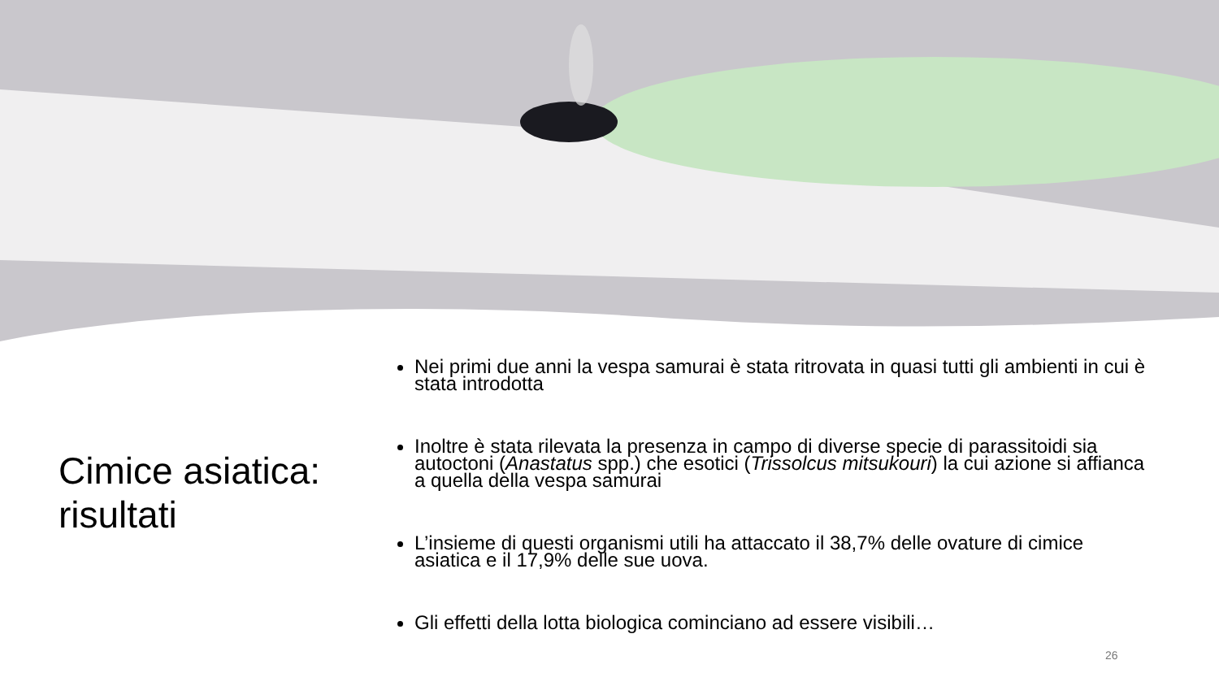Cimice asiatica: risultati
Nei primi due anni la vespa samurai è stata ritrovata in quasi tutti gli ambienti in cui è stata introdotta
Inoltre è stata rilevata la presenza in campo di diverse specie di parassitoidi sia autoctoni (Anastatus spp.) che esotici (Trissolcus mitsukouri) la cui azione si affianca a quella della vespa samurai
L’insieme di questi organismi utili ha attaccato il 38,7% delle ovature di cimice asiatica e il 17,9% delle sue uova.
Gli effetti della lotta biologica cominciano ad essere visibili…
26